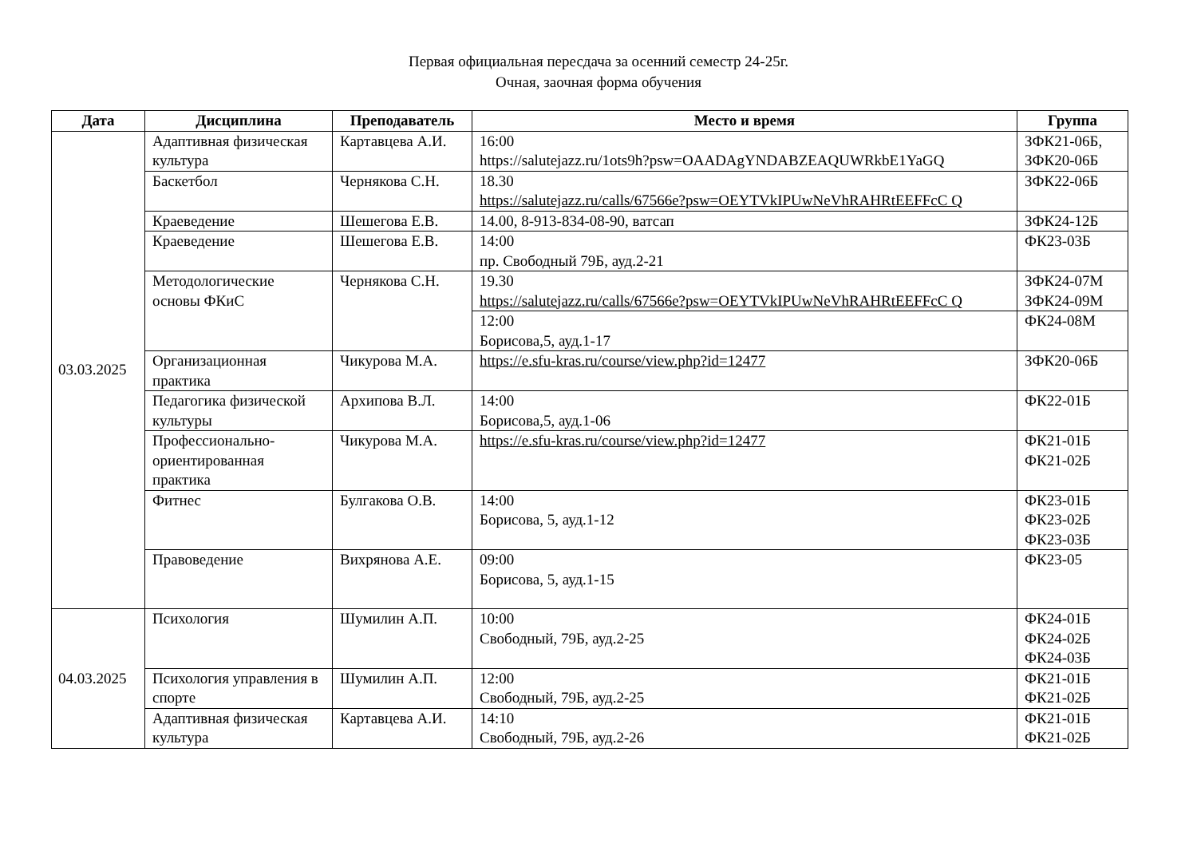Первая официальная пересдача за осенний семестр 24-25г.
Очная, заочная форма обучения
| Дата | Дисциплина | Преподаватель | Место и время | Группа |
| --- | --- | --- | --- | --- |
| 03.03.2025 | Адаптивная физическая культура | Картавцева А.И. | 16:00 https://salutejazz.ru/1ots9h?psw=OAADAgYNDABZEAQUWRkbE1YaGQ | ЗФК21-06Б, ЗФК20-06Б |
| | Баскетбол | Чернякова С.Н. | 18.30 https://salutejazz.ru/calls/67566e?psw=OEYTVkIPUwNeVhRAHRtEEFFcC Q | ЗФК22-06Б |
| | Краеведение | Шешегова Е.В. | 14.00, 8-913-834-08-90, ватсап | ЗФК24-12Б |
| | Краеведение | Шешегова Е.В. | 14:00 пр. Свободный 79Б, ауд.2-21 | ФК23-03Б |
| | Методологические основы ФКиС | Чернякова С.Н. | 19.30 https://salutejazz.ru/calls/67566e?psw=OEYTVkIPUwNeVhRAHRtEEFFcC Q | ЗФК24-07М ЗФК24-09М |
| | | | 12:00 Борисова,5, ауд.1-17 | ФК24-08М |
| | Организационная практика | Чикурова М.А. | https://e.sfu-kras.ru/course/view.php?id=12477 | ЗФК20-06Б |
| | Педагогика физической культуры | Архипова В.Л. | 14:00 Борисова,5, ауд.1-06 | ФК22-01Б |
| | Профессионально-ориентированная практика | Чикурова М.А. | https://e.sfu-kras.ru/course/view.php?id=12477 | ФК21-01Б ФК21-02Б |
| | Фитнес | Булгакова О.В. | 14:00 Борисова, 5, ауд.1-12 | ФК23-01Б ФК23-02Б ФК23-03Б |
| | Правоведение | Вихрянова А.Е. | 09:00 Борисова, 5, ауд.1-15 | ФК23-05 |
| 04.03.2025 | Психология | Шумилин А.П. | 10:00 Свободный, 79Б, ауд.2-25 | ФК24-01Б ФК24-02Б ФК24-03Б |
| | Психология управления в спорте | Шумилин А.П. | 12:00 Свободный, 79Б, ауд.2-25 | ФК21-01Б ФК21-02Б |
| | Адаптивная физическая культура | Картавцева А.И. | 14:10 Свободный, 79Б, ауд.2-26 | ФК21-01Б ФК21-02Б |